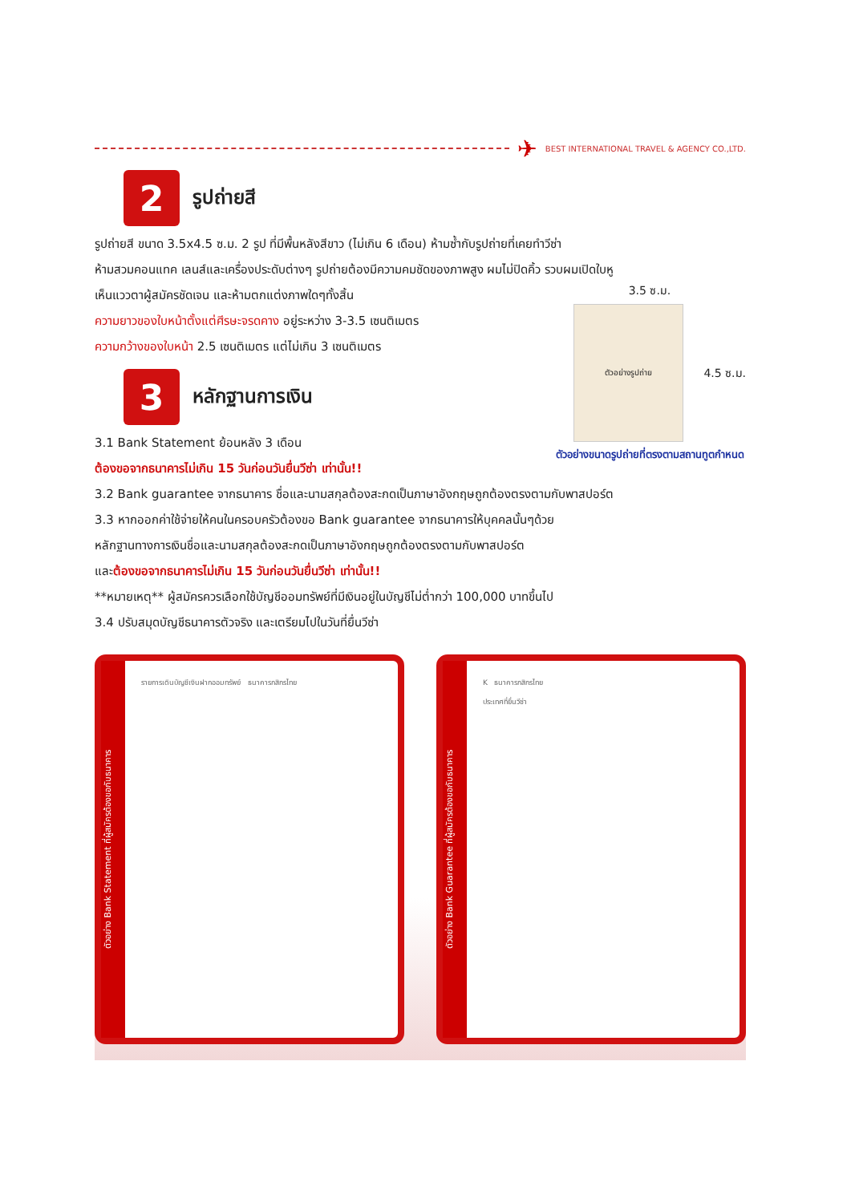✈ BEST INTERNATIONAL TRAVEL & AGENCY CO.,LTD.
2
รูปถ่ายสี
รูปถ่ายสี ขนาด 3.5x4.5 ซ.ม. 2 รูป ที่มีพื้นหลังสีขาว (ไม่เกิน 6 เดือน) ห้ามซ้ำกับรูปถ่ายที่เคยทำวีซ่า
ห้ามสวมคอนแทค เลนส์และเครื่องประดับต่างๆ รูปถ่ายต้องมีความคมชัดของภาพสูง ผมไม่ปิดคิ้ว รวบผมเปิดใบหู
เห็นแววตาผู้สมัครชัดเจน และห้ามตกแต่งภาพใดๆทั้งสิ้น
ความยาวของใบหน้าตั้งแต่ศีรษะจรดคาง อยู่ระหว่าง 3-3.5 เซนติเมตร
ความกว้างของใบหน้า 2.5 เซนติเมตร แต่ไม่เกิน 3 เซนติเมตร
3
หลักฐานการเงิน
3.1 Bank Statement ย้อนหลัง 3 เดือน
ต้องขอจากธนาคารไม่เกิน 15 วันก่อนวันยื่นวีซ่า เท่านั้น!!
3.5 ซ.ม.
ตัวอย่างรูปถ่าย
4.5 ซ.ม.
ตัวอย่างขนาดรูปถ่ายที่ตรงตามสถานทูตกำหนด
3.2 Bank guarantee จากธนาคาร ชื่อและนามสกุลต้องสะกดเป็นภาษาอังกฤษถูกต้องตรงตามกับพาสปอร์ต
3.3 หากออกค่าใช้จ่ายให้คนในครอบครัวต้องขอ Bank guarantee จากธนาคารให้บุคคลนั้นๆด้วย
หลักฐานทางการเงินชื่อและนามสกุลต้องสะกดเป็นภาษาอังกฤษถูกต้องตรงตามกับพาสปอร์ต
และต้องขอจากธนาคารไม่เกิน 15 วันก่อนวันยื่นวีซ่า เท่านั้น!!
**หมายเหตุ** ผู้สมัครควรเลือกใช้บัญชีออมทรัพย์ที่มีเงินอยู่ในบัญชีไม่ต่ำกว่า 100,000 บาทขึ้นไป
3.4 ปรับสมุดบัญชีธนาคารตัวจริง และเตรียมไปในวันที่ยื่นวีซ่า
ตัวอย่าง Bank Statement ที่ผู้สมัครต้องขอกับธนาคาร
รายการเดินบัญชีเงินฝากออมทรัพย์ ธนาคารกสิกรไทย
ตัวอย่าง Bank Guarantee ที่ผู้สมัครต้องขอกับธนาคาร
K ธนาคารกสิกรไทย
ประเทศที่ยื่นวีซ่า